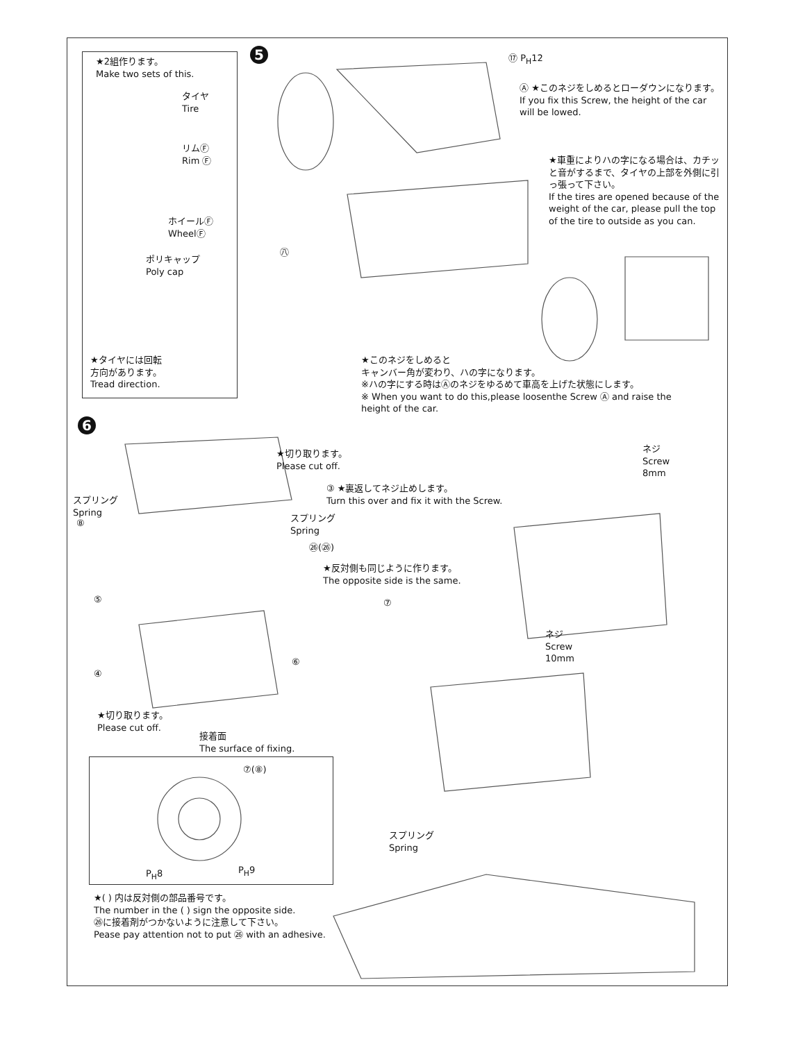★2組作ります。
Make two sets of this.
タイヤ
Tire
リムⒻ
Rim Ⓕ
ホイールⒻ
WheelⒻ
ポリキャップ
Poly cap
★タイヤには回転
方向があります。
Tread direction.
5
⑰ P<sub>H</sub>12
Ⓐ ★このネジをしめるとローダウンになります。
If you fix this Screw, the height of the car will be lowed.
★車重によりハの字になる場合は、カチッと音がするまで、タイヤの上部を外側に引っ張って下さい。
If the tires are opened because of the weight of the car, please pull the top of the tire to outside as you can.
㊇
★このネジをしめると
キャンバー角が変わり、ハの字になります。
※ハの字にする時はⒶのネジをゆるめて車高を上げた状態にします。
※ When you want to do this,please loosenthe Screw Ⓐ and raise the height of the car.
6
★切り取ります。
Please cut off.
③ ★裏返してネジ止めします。
Turn this over and fix it with the Screw.
スプリング
Spring
スプリング
Spring
⑧
㉖(㉖)
★反対側も同じように作ります。
The opposite side is the same.
⑤ ⑦
⑥
④
★切り取ります。
Please cut off.
接着面
The surface of fixing.
⑦(⑧)
P<sub>H</sub>8 P<sub>H</sub>9
★( ) 内は反対側の部品番号です。
The number in the ( ) sign the opposite side.
㉖に接着剤がつかないように注意して下さい。
Pease pay attention not to put ㉖ with an adhesive.
ネジ
Screw
8mm
ネジ
Screw
10mm
スプリング
Spring